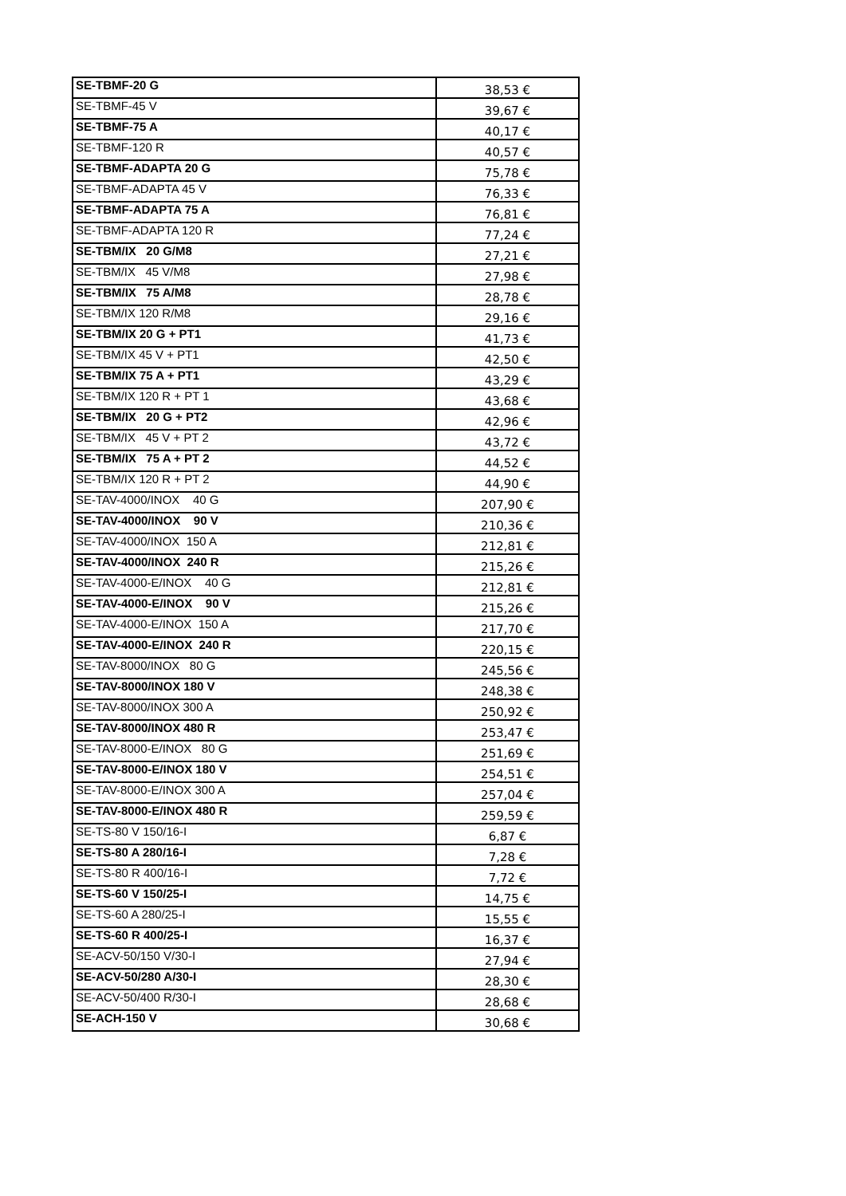| SE-TBMF-20 G | 38,53 € |
| SE-TBMF-45 V | 39,67 € |
| SE-TBMF-75 A | 40,17 € |
| SE-TBMF-120 R | 40,57 € |
| SE-TBMF-ADAPTA 20 G | 75,78 € |
| SE-TBMF-ADAPTA 45 V | 76,33 € |
| SE-TBMF-ADAPTA 75 A | 76,81 € |
| SE-TBMF-ADAPTA 120 R | 77,24 € |
| SE-TBM/IX 20 G/M8 | 27,21 € |
| SE-TBM/IX 45 V/M8 | 27,98 € |
| SE-TBM/IX 75 A/M8 | 28,78 € |
| SE-TBM/IX 120 R/M8 | 29,16 € |
| SE-TBM/IX 20 G + PT1 | 41,73 € |
| SE-TBM/IX 45 V + PT1 | 42,50 € |
| SE-TBM/IX 75 A + PT1 | 43,29 € |
| SE-TBM/IX 120 R + PT 1 | 43,68 € |
| SE-TBM/IX 20 G + PT2 | 42,96 € |
| SE-TBM/IX 45 V + PT 2 | 43,72 € |
| SE-TBM/IX 75 A + PT 2 | 44,52 € |
| SE-TBM/IX 120 R + PT 2 | 44,90 € |
| SE-TAV-4000/INOX 40 G | 207,90 € |
| SE-TAV-4000/INOX 90 V | 210,36 € |
| SE-TAV-4000/INOX 150 A | 212,81 € |
| SE-TAV-4000/INOX 240 R | 215,26 € |
| SE-TAV-4000-E/INOX 40 G | 212,81 € |
| SE-TAV-4000-E/INOX 90 V | 215,26 € |
| SE-TAV-4000-E/INOX 150 A | 217,70 € |
| SE-TAV-4000-E/INOX 240 R | 220,15 € |
| SE-TAV-8000/INOX 80 G | 245,56 € |
| SE-TAV-8000/INOX 180 V | 248,38 € |
| SE-TAV-8000/INOX 300 A | 250,92 € |
| SE-TAV-8000/INOX 480 R | 253,47 € |
| SE-TAV-8000-E/INOX 80 G | 251,69 € |
| SE-TAV-8000-E/INOX 180 V | 254,51 € |
| SE-TAV-8000-E/INOX 300 A | 257,04 € |
| SE-TAV-8000-E/INOX 480 R | 259,59 € |
| SE-TS-80 V 150/16-I | 6,87 € |
| SE-TS-80 A 280/16-I | 7,28 € |
| SE-TS-80 R 400/16-I | 7,72 € |
| SE-TS-60 V 150/25-I | 14,75 € |
| SE-TS-60 A 280/25-I | 15,55 € |
| SE-TS-60 R 400/25-I | 16,37 € |
| SE-ACV-50/150 V/30-I | 27,94 € |
| SE-ACV-50/280 A/30-I | 28,30 € |
| SE-ACV-50/400 R/30-I | 28,68 € |
| SE-ACH-150 V | 30,68 € |